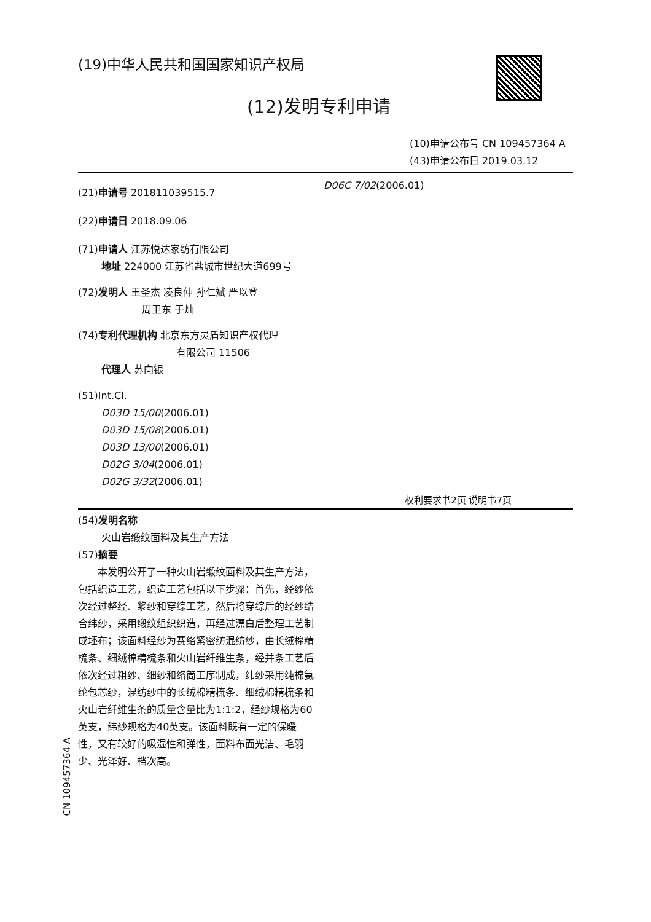(19)中华人民共和国国家知识产权局
(12)发明专利申请
(10)申请公布号 CN 109457364 A
(43)申请公布日 2019.03.12
(21)申请号 201811039515.7
(22)申请日 2018.09.06
(71)申请人 江苏悦达家纺有限公司
地址 224000 江苏省盐城市世纪大道699号
(72)发明人 王圣杰 凌良仲 孙仁斌 严以登
周卫东 于灿
(74)专利代理机构 北京东方灵盾知识产权代理
有限公司 11506
代理人 苏向银
(51)Int.Cl.
D03D 15/00(2006.01)
D03D 15/08(2006.01)
D03D 13/00(2006.01)
D02G 3/04(2006.01)
D02G 3/32(2006.01)
D06C 7/02(2006.01)
权利要求书2页 说明书7页
(54)发明名称
火山岩缎纹面料及其生产方法
(57)摘要
  本发明公开了一种火山岩缎纹面料及其生产方法，包括织造工艺，织造工艺包括以下步骤：首先，经纱依次经过整经、浆纱和穿综工艺，然后将穿综后的经纱结合纬纱，采用缎纹组织织造，再经过漂白后整理工艺制成坯布；该面料经纱为赛络紧密纺混纺纱，由长绒棉精梳条、细绒棉精梳条和火山岩纤维生条，经并条工艺后依次经过粗纱、细纱和络筒工序制成，纬纱采用纯棉氨纶包芯纱，混纺纱中的长绒棉精梳条、细绒棉精梳条和火山岩纤维生条的质量含量比为1:1:2，经纱规格为60英支，纬纱规格为40英支。该面料既有一定的保暖性，又有较好的吸湿性和弹性，面料布面光洁、毛羽少、光泽好、档次高。
CN 109457364 A